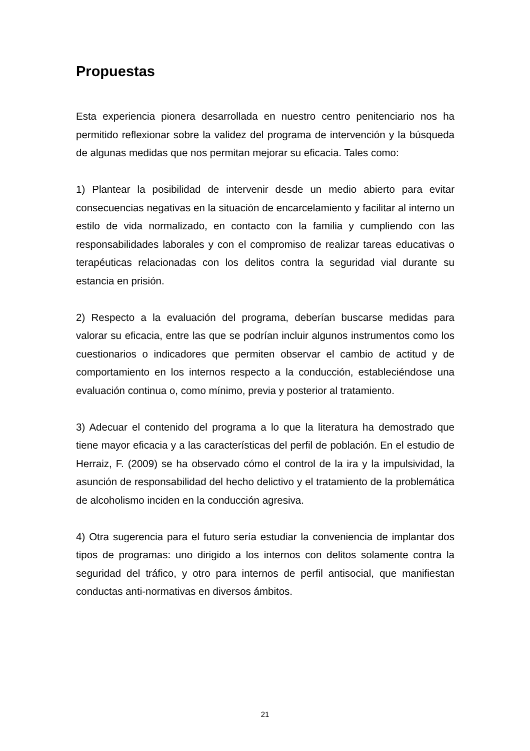Propuestas
Esta experiencia pionera desarrollada en nuestro centro penitenciario nos ha permitido reflexionar sobre la validez del programa de intervención y la búsqueda de algunas medidas que nos permitan mejorar su eficacia. Tales como:
1) Plantear la posibilidad de intervenir desde un medio abierto para evitar consecuencias negativas en la situación de encarcelamiento y facilitar al interno un estilo de vida normalizado, en contacto con la familia y cumpliendo con las responsabilidades laborales y con el compromiso de realizar tareas educativas o terapéuticas relacionadas con los delitos contra la seguridad vial durante su estancia en prisión.
2) Respecto a la evaluación del programa, deberían buscarse medidas para valorar su eficacia, entre las que se podrían incluir algunos instrumentos como los cuestionarios o indicadores que permiten observar el cambio de actitud y de comportamiento en los internos respecto a la conducción, estableciéndose una evaluación continua o, como mínimo, previa y posterior al tratamiento.
3) Adecuar el contenido del programa a lo que la literatura ha demostrado que tiene mayor eficacia y a las características del perfil de población. En el estudio de Herraiz, F. (2009) se ha observado cómo el control de la ira y la impulsividad, la asunción de responsabilidad del hecho delictivo y el tratamiento de la problemática de alcoholismo inciden en la conducción agresiva.
4) Otra sugerencia para el futuro sería estudiar la conveniencia de implantar dos tipos de programas: uno dirigido a los internos con delitos solamente contra la seguridad del tráfico, y otro para internos de perfil antisocial, que manifiestan conductas anti-normativas en diversos ámbitos.
21